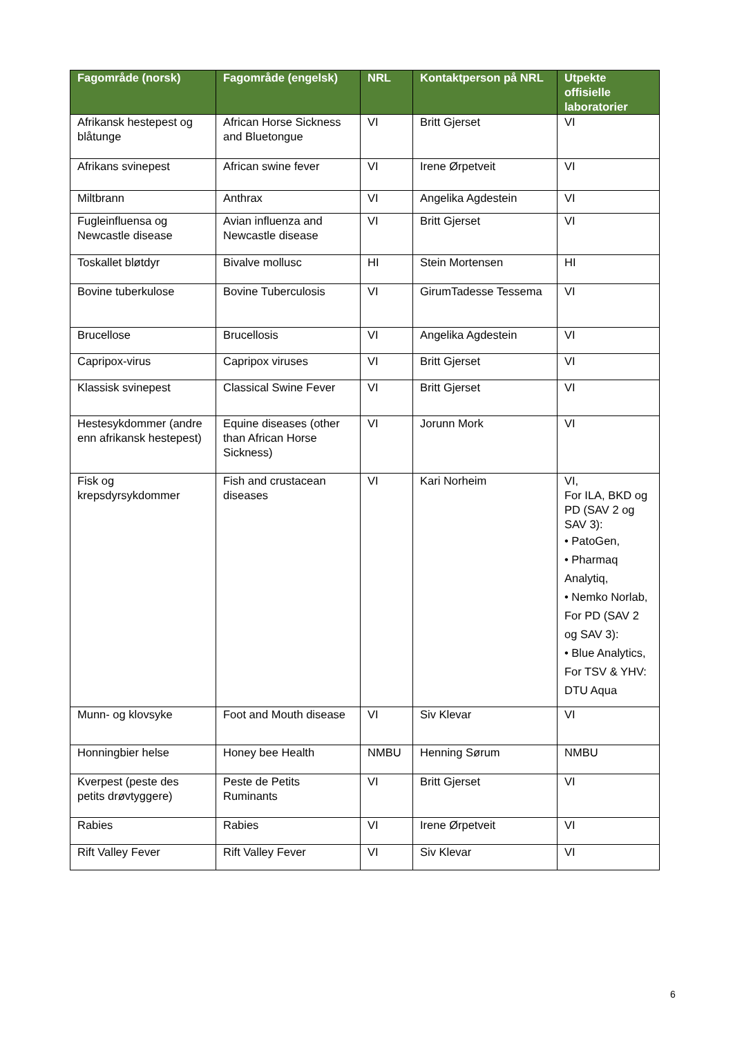| Fagområde (norsk) | Fagområde (engelsk) | NRL | Kontaktperson på NRL | Utpekte offisielle laboratorier |
| --- | --- | --- | --- | --- |
| Afrikansk hestepest og blåtunge | African Horse Sickness and Bluetongue | VI | Britt Gjerset | VI |
| Afrikans svinepest | African swine fever | VI | Irene Ørpetveit | VI |
| Miltbrann | Anthrax | VI | Angelika Agdestein | VI |
| Fugleinfluensa og Newcastle disease | Avian influenza and Newcastle disease | VI | Britt Gjerset | VI |
| Toskallet bløtdyr | Bivalve mollusc | HI | Stein Mortensen | HI |
| Bovine tuberkulose | Bovine Tuberculosis | VI | GirumTadesse Tessema | VI |
| Brucellose | Brucellosis | VI | Angelika Agdestein | VI |
| Capripox-virus | Capripox viruses | VI | Britt Gjerset | VI |
| Klassisk svinepest | Classical Swine Fever | VI | Britt Gjerset | VI |
| Hestesykdommer (andre enn afrikansk hestepest) | Equine diseases (other than African Horse Sickness) | VI | Jorunn Mork | VI |
| Fisk og krepsdyrsykdommer | Fish and crustacean diseases | VI | Kari Norheim | VI, For ILA, BKD og PD (SAV 2 og SAV 3): • PatoGen, • Pharmaq Analytiq, • Nemko Norlab, For PD (SAV 2 og SAV 3): • Blue Analytics, For TSV & YHV: DTU Aqua |
| Munn- og klovsyke | Foot and Mouth disease | VI | Siv Klevar | VI |
| Honningbier helse | Honey bee Health | NMBU | Henning Sørum | NMBU |
| Kverpest (peste des petits drøvtyggere) | Peste de Petits Ruminants | VI | Britt Gjerset | VI |
| Rabies | Rabies | VI | Irene Ørpetveit | VI |
| Rift Valley Fever | Rift Valley Fever | VI | Siv Klevar | VI |
6